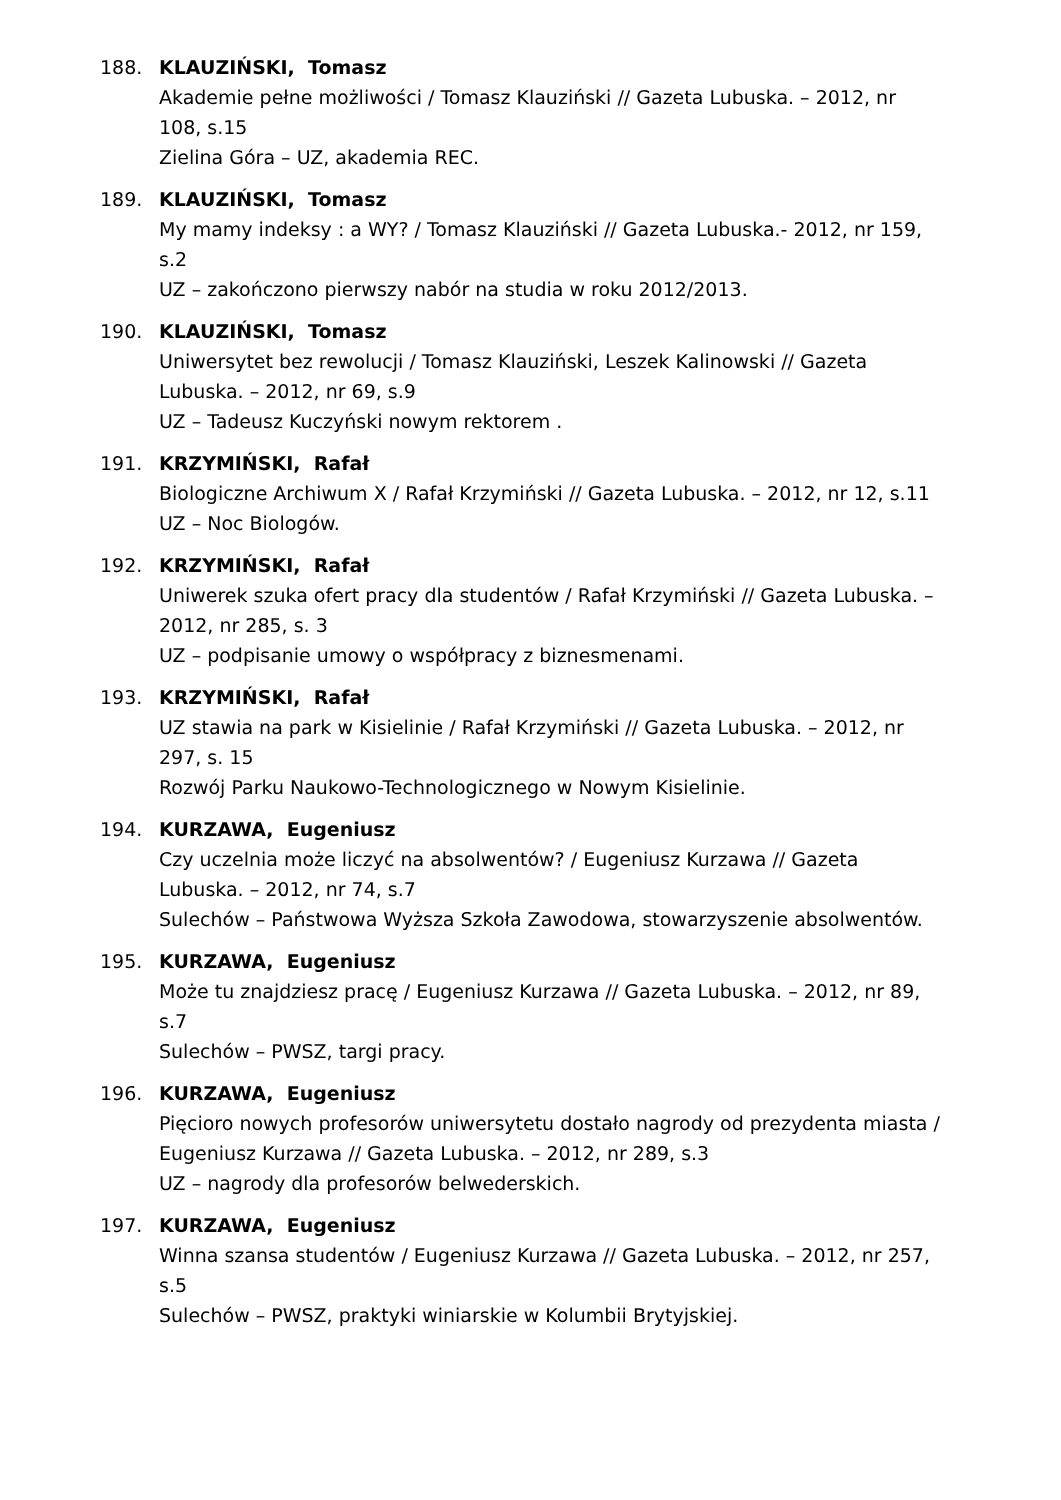188. KLAUZIŃSKI, Tomasz
Akademie pełne możliwości / Tomasz Klauziński // Gazeta Lubuska. – 2012, nr 108, s.15
Zielina Góra – UZ, akademia REC.
189. KLAUZIŃSKI, Tomasz
My mamy indeksy : a WY? / Tomasz Klauziński // Gazeta Lubuska.- 2012, nr 159, s.2
UZ – zakończono pierwszy nabór na studia w roku 2012/2013.
190. KLAUZIŃSKI, Tomasz
Uniwersytet bez rewolucji / Tomasz Klauziński, Leszek Kalinowski // Gazeta Lubuska. – 2012, nr 69, s.9
UZ – Tadeusz Kuczyński nowym rektorem .
191. KRZYMIŃSKI, Rafał
Biologiczne Archiwum X / Rafał Krzymiński // Gazeta Lubuska. – 2012, nr 12, s.11
UZ – Noc Biologów.
192. KRZYMIŃSKI, Rafał
Uniwerek szuka ofert pracy dla studentów / Rafał Krzymiński // Gazeta Lubuska. – 2012, nr 285, s. 3
UZ – podpisanie umowy o współpracy z biznesmenami.
193. KRZYMIŃSKI, Rafał
UZ stawia na park w Kisielinie / Rafał Krzymiński // Gazeta Lubuska. – 2012, nr 297, s. 15
Rozwój Parku Naukowo-Technologicznego w Nowym Kisielinie.
194. KURZAWA, Eugeniusz
Czy uczelnia może liczyć na absolwentów? / Eugeniusz Kurzawa // Gazeta Lubuska. – 2012, nr 74, s.7
Sulechów – Państwowa Wyższa Szkoła Zawodowa, stowarzyszenie absolwentów.
195. KURZAWA, Eugeniusz
Może tu znajdziesz pracę / Eugeniusz Kurzawa // Gazeta Lubuska. – 2012, nr 89, s.7
Sulechów – PWSZ, targi pracy.
196. KURZAWA, Eugeniusz
Pięcioro nowych profesorów uniwersytetu dostało nagrody od prezydenta miasta / Eugeniusz Kurzawa // Gazeta Lubuska. – 2012, nr 289, s.3
UZ – nagrody dla profesorów belwederskich.
197. KURZAWA, Eugeniusz
Winna szansa studentów / Eugeniusz Kurzawa // Gazeta Lubuska. – 2012, nr 257, s.5
Sulechów – PWSZ, praktyki winiarskie w Kolumbii Brytyjskiej.